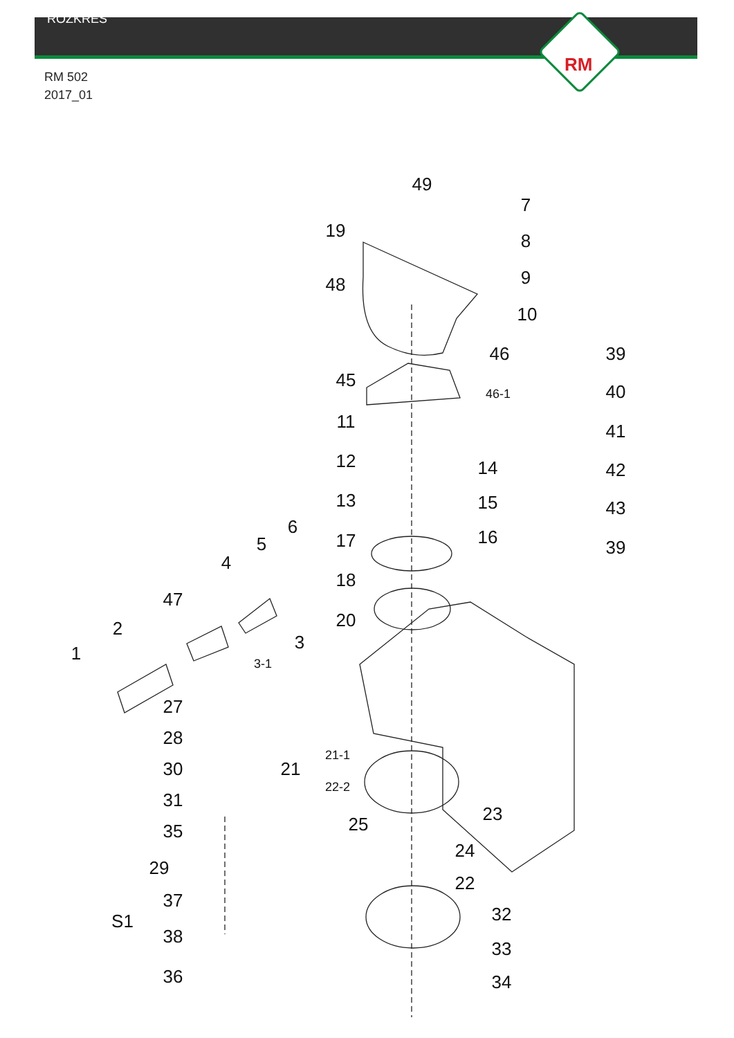RM
ROZKRES
RM 502
2017_01
49
7
19
8
48
9
10
46
39
45
46-1
40
11
41
12
14
42
13
15
43
6
17
16
39
5
4
18
47
2
20
3
1
3-1
27
28
21-1
21
30
22-2
31
23
25
35
24
29
22
37
32
S1
38
33
34
36